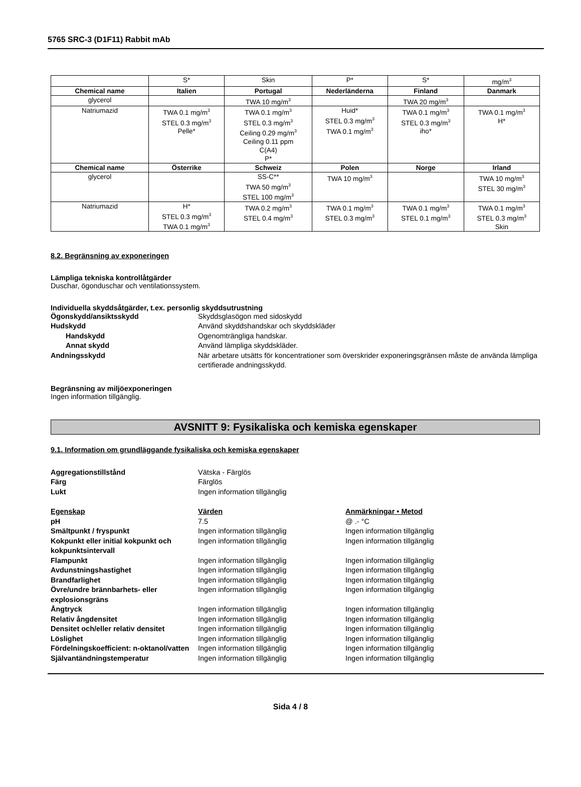5765 SRC-3 (D1F11) Rabbit mAb
| | S* | Skin | P* | S* | mg/m<sup>3</sup> |
| Chemical name | Italien | Portugal | Nederländerna | Finland | Danmark |
| glycerol | | TWA 10 mg/m<sup>3</sup> | | TWA 20 mg/m<sup>3</sup> | |
| Natriumazid | TWA 0.1 mg/m<sup>3</sup> STEL 0.3 mg/m<sup>3</sup> Pelle* | TWA 0.1 mg/m<sup>3</sup> STEL 0.3 mg/m<sup>3</sup> Ceiling 0.29 mg/m<sup>3</sup> Ceiling 0.11 ppm C(A4) P* | Huid* STEL 0.3 mg/m<sup>3</sup> TWA 0.1 mg/m<sup>3</sup> | TWA 0.1 mg/m<sup>3</sup> STEL 0.3 mg/m<sup>3</sup> iho* | TWA 0.1 mg/m<sup>3</sup> H* |
| Chemical name | Österrike | Schweiz | Polen | Norge | Irland |
| glycerol | | SS-C** TWA 50 mg/m<sup>3</sup> STEL 100 mg/m<sup>3</sup> | TWA 10 mg/m<sup>3</sup> | | TWA 10 mg/m<sup>3</sup> STEL 30 mg/m<sup>3</sup> |
| Natriumazid | H* STEL 0.3 mg/m<sup>3</sup> TWA 0.1 mg/m<sup>3</sup> | TWA 0.2 mg/m<sup>3</sup> STEL 0.4 mg/m<sup>3</sup> | TWA 0.1 mg/m<sup>3</sup> STEL 0.3 mg/m<sup>3</sup> | TWA 0.1 mg/m<sup>3</sup> STEL 0.1 mg/m<sup>3</sup> | TWA 0.1 mg/m<sup>3</sup> STEL 0.3 mg/m<sup>3</sup> Skin |
8.2. Begränsning av exponeringen
Lämpliga tekniska kontrollåtgärder
Duschar, ögonduschar och ventilationssystem.
Individuella skyddsåtgärder, t.ex. personlig skyddsutrustning
Ögonskydd/ansiktsskydd Skyddsglasögon med sidoskydd
Hudskydd Använd skyddshandskar och skyddskläder
Handskydd Ogenomträngliga handskar.
Annat skydd Använd lämpliga skyddskläder.
Andningsskydd När arbetare utsätts för koncentrationer som överskrider exponeringsgränsen måste de använda lämpliga certifierade andningsskydd.
Begränsning av miljöexponeringen
Ingen information tillgänglig.
AVSNITT 9: Fysikaliska och kemiska egenskaper
9.1. Information om grundläggande fysikaliska och kemiska egenskaper
Aggregationstillstånd Vätska - Färglös
Färg Färglös
Lukt Ingen information tillgänglig
Egenskap Värden Anmärkningar • Metod
pH 7.5 @ .- °C
Smältpunkt / fryspunkt Ingen information tillgänglig Ingen information tillgänglig
Kokpunkt eller initial kokpunkt och kokpunktsintervall
Ingen information tillgänglig Ingen information tillgänglig
Flampunkt Ingen information tillgänglig Ingen information tillgänglig
Avdunstningshastighet Ingen information tillgänglig Ingen information tillgänglig
Brandfarlighet Ingen information tillgänglig Ingen information tillgänglig
Övre/undre brännbarhets- eller explosionsgräns
Ingen information tillgänglig Ingen information tillgänglig
Ångtryck Ingen information tillgänglig Ingen information tillgänglig
Relativ ångdensitet Ingen information tillgänglig Ingen information tillgänglig
Densitet och/eller relativ densitet
Ingen information tillgänglig Ingen information tillgänglig
Löslighet Ingen information tillgänglig Ingen information tillgänglig
Fördelningskoefficient: n-oktanol/vatten
Ingen information tillgänglig Ingen information tillgänglig
Självantändningstemperatur Ingen information tillgänglig Ingen information tillgänglig
Sida 4 / 8